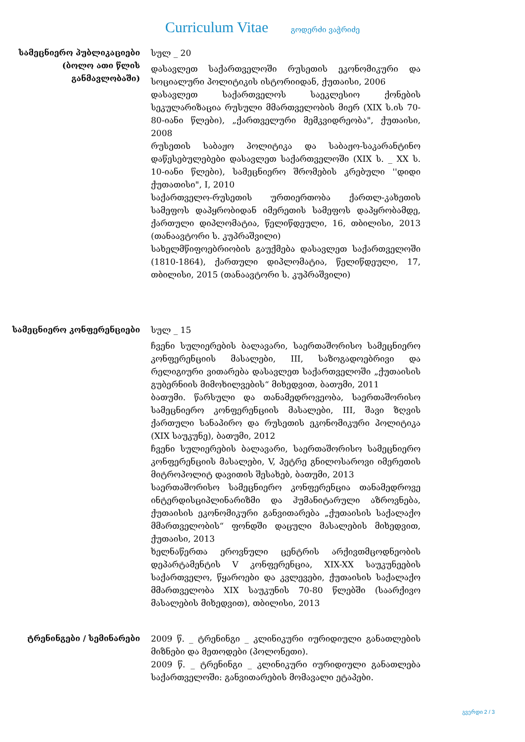Curriculum Vitae გოდერძი ვაჭრიძე
სამეცნიერო პუბლიკაციები (ბოლო ათი წლის განმავლობაში)
სულ _ 20
დასავლეთ საქართველოში რუსეთის ეკონომიკური და სოციალური პოლიტიკის ისტორიიდან, ქუთაისი, 2006
დასავლეთ საქართველოს საეკლესიო ქონების სეკულარიზაცია რუსული მმართველობის მიერ (XIX ს.ის 70-80-იანი წლები), „ქართველური მემკვიდრეობა", ქუთაისი, 2008
რუსეთის საბაჟო პოლიტიკა და საბაჟო-საკარანტინო დაწესებულებები დასავლეთ საქართველოში (XIX ს. _ XX ს. 10-იანი წლები), სამეცნიერო შრომების კრებული ''დიდი ქუთათისი", I, 2010
საქართველო-რუსეთის ურთიერთობა ქართლ-კახეთის სამეფოს დაპყრობიდან იმერეთის სამეფოს დაპყრობამდე, ქართული დიპლომატია, წელიწდეული, 16, თბილისი, 2013 (თანაავტორი ს. კუპრაშვილი)
სახელმწიფოებრიობის გაუქმება დასავლეთ საქართველოში (1810-1864), ქართული დიპლომატია, წელიწდეული, 17, თბილისი, 2015 (თანაავტორი ს. კუპრაშვილი)
სამეცნიერო კონფერენციები სულ _ 15
ჩვენი სულიერების ბალავარი, საერთაშორისო სამეცნიერო კონფერენციის მასალები, III, საზოგადოებრივი და რელიგიური ვითარება დასავლეთ საქართველოში „ქუთაისის გუბერნიის მიმოხილვების“ მიხედვით, ბათუმი, 2011
ბათუმი. წარსული და თანამედროვეობა, საერთაშორისო სამეცნიერო კონფერენციის მასალები, III, შავი ზღვის ქართული სანაპირო და რუსეთის ეკონომიკური პოლიტიკა (XIX საუკუნე), ბათუმი, 2012
ჩვენი სულიერების ბალავარი, საერთაშორისო სამეცნიერო კონფერენციის მასალები, V, პეტრე გნილოსაროვი იმერეთის მიტროპოლიტ დავითის შესახებ, ბათუმი, 2013
საერთაშორისო სამეცნიერო კონფერენცია თანამედროვე ინტერდისციპლინარიზმი და ჰუმანიტარული აზროვნება, ქუთაისის ეკონომიკური განვითარება „ქუთაისის საქალაქო მმართველობის“ ფონდში დაცული მასალების მიხედვით, ქუთაისი, 2013
ხელნაწერთა ეროვნული ცენტრის არქივთმცოდნეობის დეპარტამენტის V კონფერენცია, XIX-XX საუკუნეების საქართველო, წყაროები და კვლევები, ქუთაისის საქალაქო მმართველობა XIX საუკუნის 70-80 წლებში (საარქივო მასალების მიხედვით), თბილისი, 2013
ტრენინგები / სემინარები 2009 წ. _ ტრენინგი _ კლინიკური იურიდიული განათლების მიზნები და მეთოდები (პოლონეთი).
2009 წ. _ ტრენინგი _ კლინიკური იურიდიული განათლება საქართველოში: განვითარების მომავალი ეტაპები.
გვერდი 2 / 3